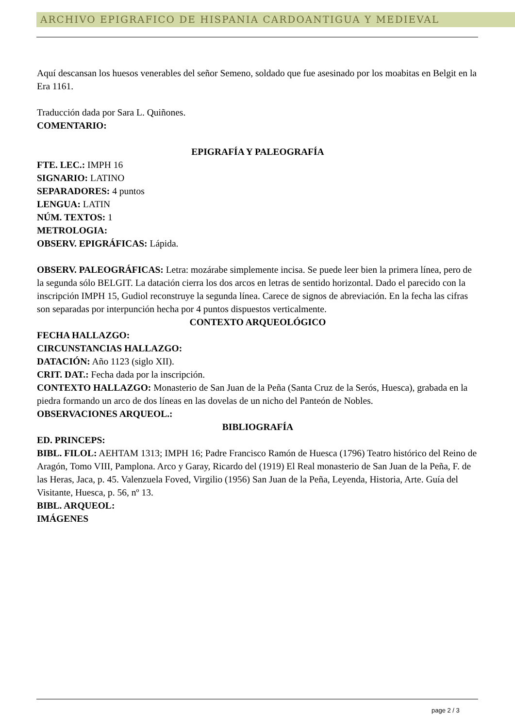ARCHIVO EPIGRAFICO DE HISPANIA CARDOANTIGUA Y MEDIEVAL
Aquí descansan los huesos venerables del señor Semeno, soldado que fue asesinado por los moabitas en Belgit en la Era 1161.
Traducción dada por Sara L. Quiñones.
COMENTARIO:
EPIGRAFÍA Y PALEOGRAFÍA
FTE. LEC.: IMPH 16
SIGNARIO: LATINO
SEPARADORES: 4 puntos
LENGUA: LATIN
NÚM. TEXTOS: 1
METROLOGIA:
OBSERV. EPIGRÁFICAS: Lápida.
OBSERV. PALEOGRÁFICAS: Letra: mozárabe simplemente incisa. Se puede leer bien la primera línea, pero de la segunda sólo BELGIT. La datación cierra los dos arcos en letras de sentido horizontal. Dado el parecido con la inscripción IMPH 15, Gudiol reconstruye la segunda línea. Carece de signos de abreviación. En la fecha las cifras son separadas por interpunción hecha por 4 puntos dispuestos verticalmente.
CONTEXTO ARQUEOLÓGICO
FECHA HALLAZGO:
CIRCUNSTANCIAS HALLAZGO:
DATACIÓN: Año 1123 (siglo XII).
CRIT. DAT.: Fecha dada por la inscripción.
CONTEXTO HALLAZGO: Monasterio de San Juan de la Peña (Santa Cruz de la Serós, Huesca), grabada en la piedra formando un arco de dos líneas en las dovelas de un nicho del Panteón de Nobles.
OBSERVACIONES ARQUEOL.:
BIBLIOGRAFÍA
ED. PRINCEPS:
BIBL. FILOL: AEHTAM 1313; IMPH 16; Padre Francisco Ramón de Huesca (1796) Teatro histórico del Reino de Aragón, Tomo VIII, Pamplona. Arco y Garay, Ricardo del (1919) El Real monasterio de San Juan de la Peña, F. de las Heras, Jaca, p. 45. Valenzuela Foved, Virgilio (1956) San Juan de la Peña, Leyenda, Historia, Arte. Guía del Visitante, Huesca, p. 56, nº 13.
BIBL. ARQUEOL:
IMÁGENES
page 2 / 3